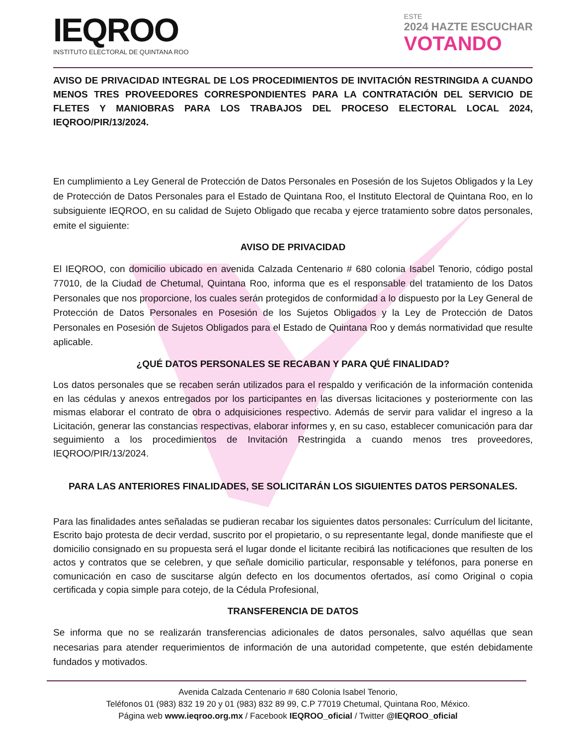IEQROO
INSTITUTO ELECTORAL DE QUINTANA ROO
ESTE
2024 HAZTE ESCUCHAR
VOTANDO
AVISO DE PRIVACIDAD INTEGRAL DE LOS PROCEDIMIENTOS DE INVITACIÓN RESTRINGIDA A CUANDO MENOS TRES PROVEEDORES CORRESPONDIENTES PARA LA CONTRATACIÓN DEL SERVICIO DE FLETES Y MANIOBRAS PARA LOS TRABAJOS DEL PROCESO ELECTORAL LOCAL 2024, IEQROO/PIR/13/2024.
En cumplimiento a Ley General de Protección de Datos Personales en Posesión de los Sujetos Obligados y la Ley de Protección de Datos Personales para el Estado de Quintana Roo, el Instituto Electoral de Quintana Roo, en lo subsiguiente IEQROO, en su calidad de Sujeto Obligado que recaba y ejerce tratamiento sobre datos personales, emite el siguiente:
AVISO DE PRIVACIDAD
El IEQROO, con domicilio ubicado en avenida Calzada Centenario # 680 colonia Isabel Tenorio, código postal 77010, de la Ciudad de Chetumal, Quintana Roo, informa que es el responsable del tratamiento de los Datos Personales que nos proporcione, los cuales serán protegidos de conformidad a lo dispuesto por la Ley General de Protección de Datos Personales en Posesión de los Sujetos Obligados y la Ley de Protección de Datos Personales en Posesión de Sujetos Obligados para el Estado de Quintana Roo y demás normatividad que resulte aplicable.
¿QUÉ DATOS PERSONALES SE RECABAN Y PARA QUÉ FINALIDAD?
Los datos personales que se recaben serán utilizados para el respaldo y verificación de la información contenida en las cédulas y anexos entregados por los participantes en las diversas licitaciones y posteriormente con las mismas elaborar el contrato de obra o adquisiciones respectivo. Además de servir para validar el ingreso a la Licitación, generar las constancias respectivas, elaborar informes y, en su caso, establecer comunicación para dar seguimiento a los procedimientos de Invitación Restringida a cuando menos tres proveedores, IEQROO/PIR/13/2024.
PARA LAS ANTERIORES FINALIDADES, SE SOLICITARÁN LOS SIGUIENTES DATOS PERSONALES.
Para las finalidades antes señaladas se pudieran recabar los siguientes datos personales: Currículum del licitante, Escrito bajo protesta de decir verdad, suscrito por el propietario, o su representante legal, donde manifieste que el domicilio consignado en su propuesta será el lugar donde el licitante recibirá las notificaciones que resulten de los actos y contratos que se celebren, y que señale domicilio particular, responsable y teléfonos, para ponerse en comunicación en caso de suscitarse algún defecto en los documentos ofertados, así como Original o copia certificada y copia simple para cotejo, de la Cédula Profesional,
TRANSFERENCIA DE DATOS
Se informa que no se realizarán transferencias adicionales de datos personales, salvo aquéllas que sean necesarias para atender requerimientos de información de una autoridad competente, que estén debidamente fundados y motivados.
Avenida Calzada Centenario # 680 Colonia Isabel Tenorio,
Teléfonos 01 (983) 832 19 20 y 01 (983) 832 89 99, C.P 77019 Chetumal, Quintana Roo, México.
Página web www.ieqroo.org.mx / Facebook IEQROO_oficial / Twitter @IEQROO_oficial